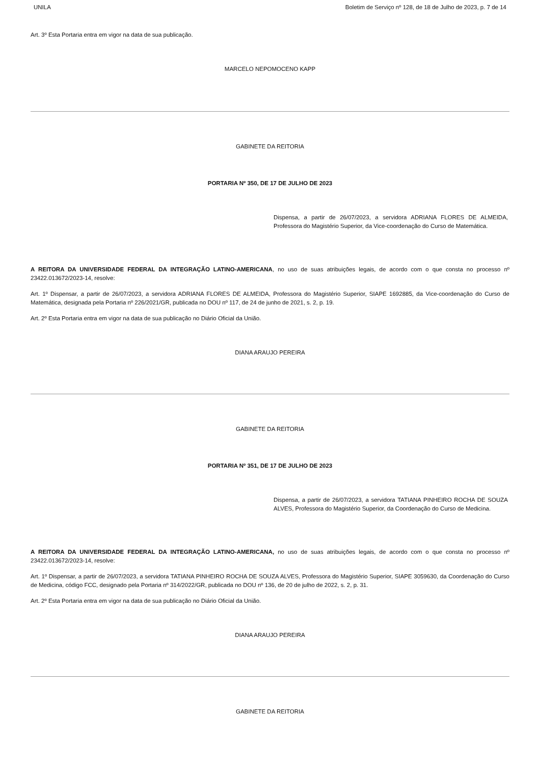UNILA Boletim de Serviço nº 128, de 18 de Julho de 2023, p. 7 de 14
Art. 3º Esta Portaria entra em vigor na data de sua publicação.
MARCELO NEPOMOCENO KAPP
GABINETE DA REITORIA
PORTARIA Nº 350, DE 17 DE JULHO DE 2023
Dispensa, a partir de 26/07/2023, a servidora ADRIANA FLORES DE ALMEIDA, Professora do Magistério Superior, da Vice-coordenação do Curso de Matemática.
A REITORA DA UNIVERSIDADE FEDERAL DA INTEGRAÇÃO LATINO-AMERICANA, no uso de suas atribuições legais, de acordo com o que consta no processo nº 23422.013672/2023-14, resolve:
Art. 1º Dispensar, a partir de 26/07/2023, a servidora ADRIANA FLORES DE ALMEIDA, Professora do Magistério Superior, SIAPE 1692885, da Vice-coordenação do Curso de Matemática, designada pela Portaria nº 226/2021/GR, publicada no DOU nº 117, de 24 de junho de 2021, s. 2, p. 19.
Art. 2º Esta Portaria entra em vigor na data de sua publicação no Diário Oficial da União.
DIANA ARAUJO PEREIRA
GABINETE DA REITORIA
PORTARIA Nº 351, DE 17 DE JULHO DE 2023
Dispensa, a partir de 26/07/2023, a servidora TATIANA PINHEIRO ROCHA DE SOUZA ALVES, Professora do Magistério Superior, da Coordenação do Curso de Medicina.
A REITORA DA UNIVERSIDADE FEDERAL DA INTEGRAÇÃO LATINO-AMERICANA, no uso de suas atribuições legais, de acordo com o que consta no processo nº 23422.013672/2023-14, resolve:
Art. 1º Dispensar, a partir de 26/07/2023, a servidora TATIANA PINHEIRO ROCHA DE SOUZA ALVES, Professora do Magistério Superior, SIAPE 3059630, da Coordenação do Curso de Medicina, código FCC, designado pela Portaria nº 314/2022/GR, publicada no DOU nº 136, de 20 de julho de 2022, s. 2, p. 31.
Art. 2º Esta Portaria entra em vigor na data de sua publicação no Diário Oficial da União.
DIANA ARAUJO PEREIRA
GABINETE DA REITORIA